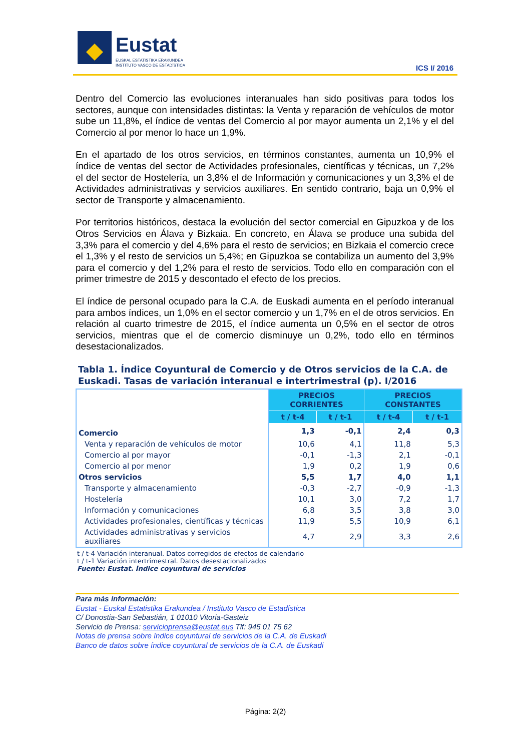Eustat
EUSKAL ESTATISTIKA ERAKUNDEA
INSTITUTO VASCO DE ESTADÍSTICA
ICS I/ 2016
Dentro del Comercio las evoluciones interanuales han sido positivas para todos los sectores, aunque con intensidades distintas: la Venta y reparación de vehículos de motor sube un 11,8%, el índice de ventas del Comercio al por mayor aumenta un 2,1% y el del Comercio al por menor lo hace un 1,9%.
En el apartado de los otros servicios, en términos constantes, aumenta un 10,9% el índice de ventas del sector de Actividades profesionales, científicas y técnicas, un 7,2% el del sector de Hostelería, un 3,8% el de Información y comunicaciones y un 3,3% el de Actividades administrativas y servicios auxiliares. En sentido contrario, baja un 0,9% el sector de Transporte y almacenamiento.
Por territorios históricos, destaca la evolución del sector comercial en Gipuzkoa y de los Otros Servicios en Álava y Bizkaia. En concreto, en Álava se produce una subida del 3,3% para el comercio y del 4,6% para el resto de servicios; en Bizkaia el comercio crece el 1,3% y el resto de servicios un 5,4%; en Gipuzkoa se contabiliza un aumento del 3,9% para el comercio y del 1,2% para el resto de servicios. Todo ello en comparación con el primer trimestre de 2015 y descontado el efecto de los precios.
El índice de personal ocupado para la C.A. de Euskadi aumenta en el período interanual para ambos índices, un 1,0% en el sector comercio y un 1,7% en el de otros servicios. En relación al cuarto trimestre de 2015, el índice aumenta un 0,5% en el sector de otros servicios, mientras que el de comercio disminuye un 0,2%, todo ello en términos desestacionalizados.
Tabla 1. Índice Coyuntural de Comercio y de Otros servicios de la C.A. de Euskadi. Tasas de variación interanual e intertrimestral (p). I/2016
| | PRECIOS CORRIENTES | | PRECIOS CONSTANTES | |
| --- | --- | --- | --- | --- |
| | t / t-4 | t / t-1 | t / t-4 | t / t-1 |
| Comercio | 1,3 | -0,1 | 2,4 | 0,3 |
| Venta y reparación de vehículos de motor | 10,6 | 4,1 | 11,8 | 5,3 |
| Comercio al por mayor | -0,1 | -1,3 | 2,1 | -0,1 |
| Comercio al por menor | 1,9 | 0,2 | 1,9 | 0,6 |
| Otros servicios | 5,5 | 1,7 | 4,0 | 1,1 |
| Transporte y almacenamiento | -0,3 | -2,7 | -0,9 | -1,3 |
| Hostelería | 10,1 | 3,0 | 7,2 | 1,7 |
| Información y comunicaciones | 6,8 | 3,5 | 3,8 | 3,0 |
| Actividades profesionales, científicas y técnicas | 11,9 | 5,5 | 10,9 | 6,1 |
| Actividades administrativas y servicios auxiliares | 4,7 | 2,9 | 3,3 | 2,6 |
t / t-4 Variación interanual. Datos corregidos de efectos de calendario
t / t-1 Variación intertrimestral. Datos desestacionalizados
Fuente: Eustat. Índice coyuntural de servicios
Para más información:
Eustat - Euskal Estatistika Erakundea / Instituto Vasco de Estadística
C/ Donostia-San Sebastián, 1 01010 Vitoria-Gasteiz
Servicio de Prensa: servicioprensa@eustat.eus Tlf: 945 01 75 62
Notas de prensa sobre índice coyuntural de servicios de la C.A. de Euskadi
Banco de datos sobre índice coyuntural de servicios de la C.A. de Euskadi
Página: 2(2)